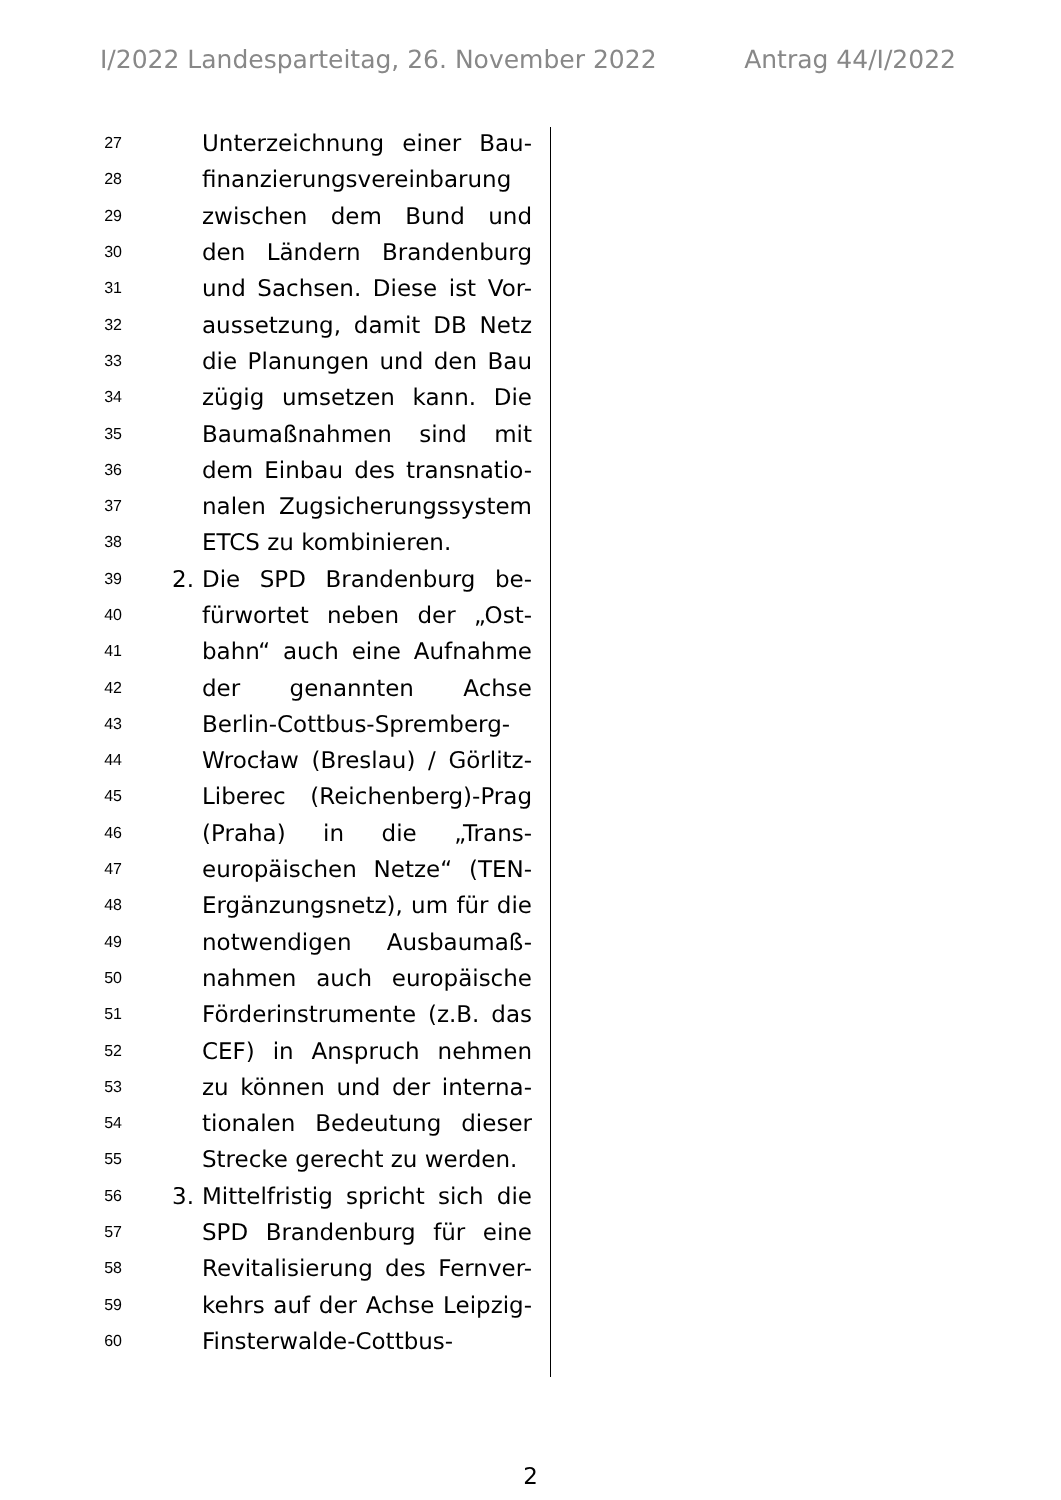I/2022 Landesparteitag, 26. November 2022 Antrag 44/I/2022
27 Unterzeichnung einer Bau-
28 finanzierungsvereinbarung
29 zwischen dem Bund und
30 den Ländern Brandenburg
31 und Sachsen. Diese ist Vor-
32 aussetzung, damit DB Netz
33 die Planungen und den Bau
34 zügig umsetzen kann. Die
35 Baumaßnahmen sind mit
36 dem Einbau des transnatio-
37 nalen Zugsicherungssystem
38 ETCS zu kombinieren.
39 2. Die SPD Brandenburg be-
40 fürwortet neben der „Ost-
41 bahn“ auch eine Aufnahme
42 der genannten Achse
43 Berlin-Cottbus-Spremberg-
44 Wrocław (Breslau) / Görlitz-
45 Liberec (Reichenberg)-Prag
46 (Praha) in die „Trans-
47 europäischen Netze“ (TEN-
48 Ergänzungsnetz), um für die
49 notwendigen Ausbaumaß-
50 nahmen auch europäische
51 Förderinstrumente (z.B. das
52 CEF) in Anspruch nehmen
53 zu können und der interna-
54 tionalen Bedeutung dieser
55 Strecke gerecht zu werden.
56 3. Mittelfristig spricht sich die
57 SPD Brandenburg für eine
58 Revitalisierung des Fernver-
59 kehrs auf der Achse Leipzig-
60 Finsterwalde-Cottbus-
2